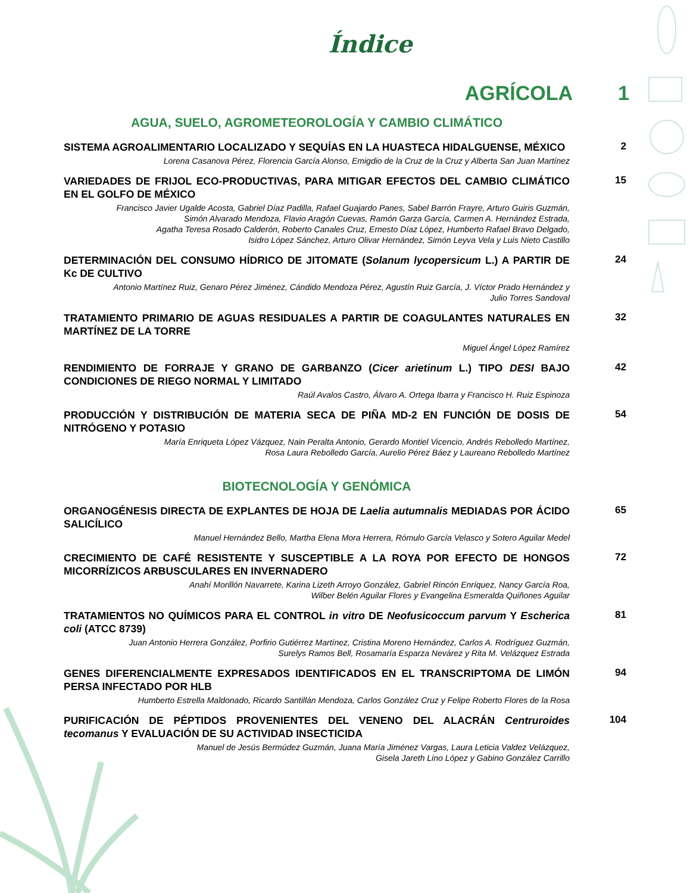Índice
AGRÍCOLA 1
AGUA, SUELO, AGROMETEOROLOGÍA Y CAMBIO CLIMÁTICO
SISTEMA AGROALIMENTARIO LOCALIZADO Y SEQUÍAS EN LA HUASTECA HIDALGUENSE, MÉXICO
Lorena Casanova Pérez, Florencia García Alonso, Emigdio de la Cruz de la Cruz y Alberta San Juan Martínez
2
VARIEDADES DE FRIJOL ECO-PRODUCTIVAS, PARA MITIGAR EFECTOS DEL CAMBIO CLIMÁTICO EN EL GOLFO DE MÉXICO
Francisco Javier Ugalde Acosta, Gabriel Díaz Padilla, Rafael Guajardo Panes, Sabel Barrón Frayre, Arturo Guiris Guzmán,
Simón Alvarado Mendoza, Flavio Aragón Cuevas, Ramón Garza García, Carmen A. Hernández Estrada,
Agatha Teresa Rosado Calderón, Roberto Canales Cruz, Ernesto Díaz López, Humberto Rafael Bravo Delgado,
Isidro López Sánchez, Arturo Olivar Hernández, Simón Leyva Vela y Luis Nieto Castillo
15
DETERMINACIÓN DEL CONSUMO HÍDRICO DE JITOMATE (Solanum lycopersicum L.) A PARTIR DE Kc DE CULTIVO
Antonio Martínez Ruiz, Genaro Pérez Jiménez, Cándido Mendoza Pérez, Agustín Ruiz García, J. Víctor Prado Hernández y
Julio Torres Sandoval
24
TRATAMIENTO PRIMARIO DE AGUAS RESIDUALES A PARTIR DE COAGULANTES NATURALES EN MARTÍNEZ DE LA TORRE
Miguel Ángel López Ramírez
32
RENDIMIENTO DE FORRAJE Y GRANO DE GARBANZO (Cicer arietinum L.) TIPO DESI BAJO CONDICIONES DE RIEGO NORMAL Y LIMITADO
Raúl Avalos Castro, Álvaro A. Ortega Ibarra y Francisco H. Ruiz Espinoza
42
PRODUCCIÓN Y DISTRIBUCIÓN DE MATERIA SECA DE PIÑA MD-2 EN FUNCIÓN DE DOSIS DE NITRÓGENO Y POTASIO
María Enriqueta López Vázquez, Nain Peralta Antonio, Gerardo Montiel Vicencio, Andrés Rebolledo Martínez,
Rosa Laura Rebolledo García, Aurelio Pérez Báez y Laureano Rebolledo Martínez
54
BIOTECNOLOGÍA Y GENÓMICA
ORGANOGÉNESIS DIRECTA DE EXPLANTES DE HOJA DE Laelia autumnalis MEDIADAS POR ÁCIDO SALICÍLICO
Manuel Hernández Bello, Martha Elena Mora Herrera, Rómulo García Velasco y Sotero Aguilar Medel
65
CRECIMIENTO DE CAFÉ RESISTENTE Y SUSCEPTIBLE A LA ROYA POR EFECTO DE HONGOS MICORRÍZICOS ARBUSCULARES EN INVERNADERO
Anahí Morillón Navarrete, Karina Lizeth Arroyo González, Gabriel Rincón Enríquez, Nancy García Roa,
Wilber Belén Aguilar Flores y Evangelina Esmeralda Quiñones Aguilar
72
TRATAMIENTOS NO QUÍMICOS PARA EL CONTROL in vitro DE Neofusicoccum parvum Y Escherica coli (ATCC 8739)
Juan Antonio Herrera González, Porfirio Gutiérrez Martínez, Cristina Moreno Hernández, Carlos A. Rodríguez Guzmán,
Surelys Ramos Bell, Rosamaría Esparza Nevárez y Rita M. Velázquez Estrada
81
GENES DIFERENCIALMENTE EXPRESADOS IDENTIFICADOS EN EL TRANSCRIPTOMA DE LIMÓN PERSA INFECTADO POR HLB
Humberto Estrella Maldonado, Ricardo Santillán Mendoza, Carlos González Cruz y Felipe Roberto Flores de la Rosa
94
PURIFICACIÓN DE PÉPTIDOS PROVENIENTES DEL VENENO DEL ALACRÁN Centruroides tecomanus Y EVALUACIÓN DE SU ACTIVIDAD INSECTICIDA
Manuel de Jesús Bermúdez Guzmán, Juana María Jiménez Vargas, Laura Leticia Valdez Velázquez,
Gisela Jareth Lino López y Gabino González Carrillo
104